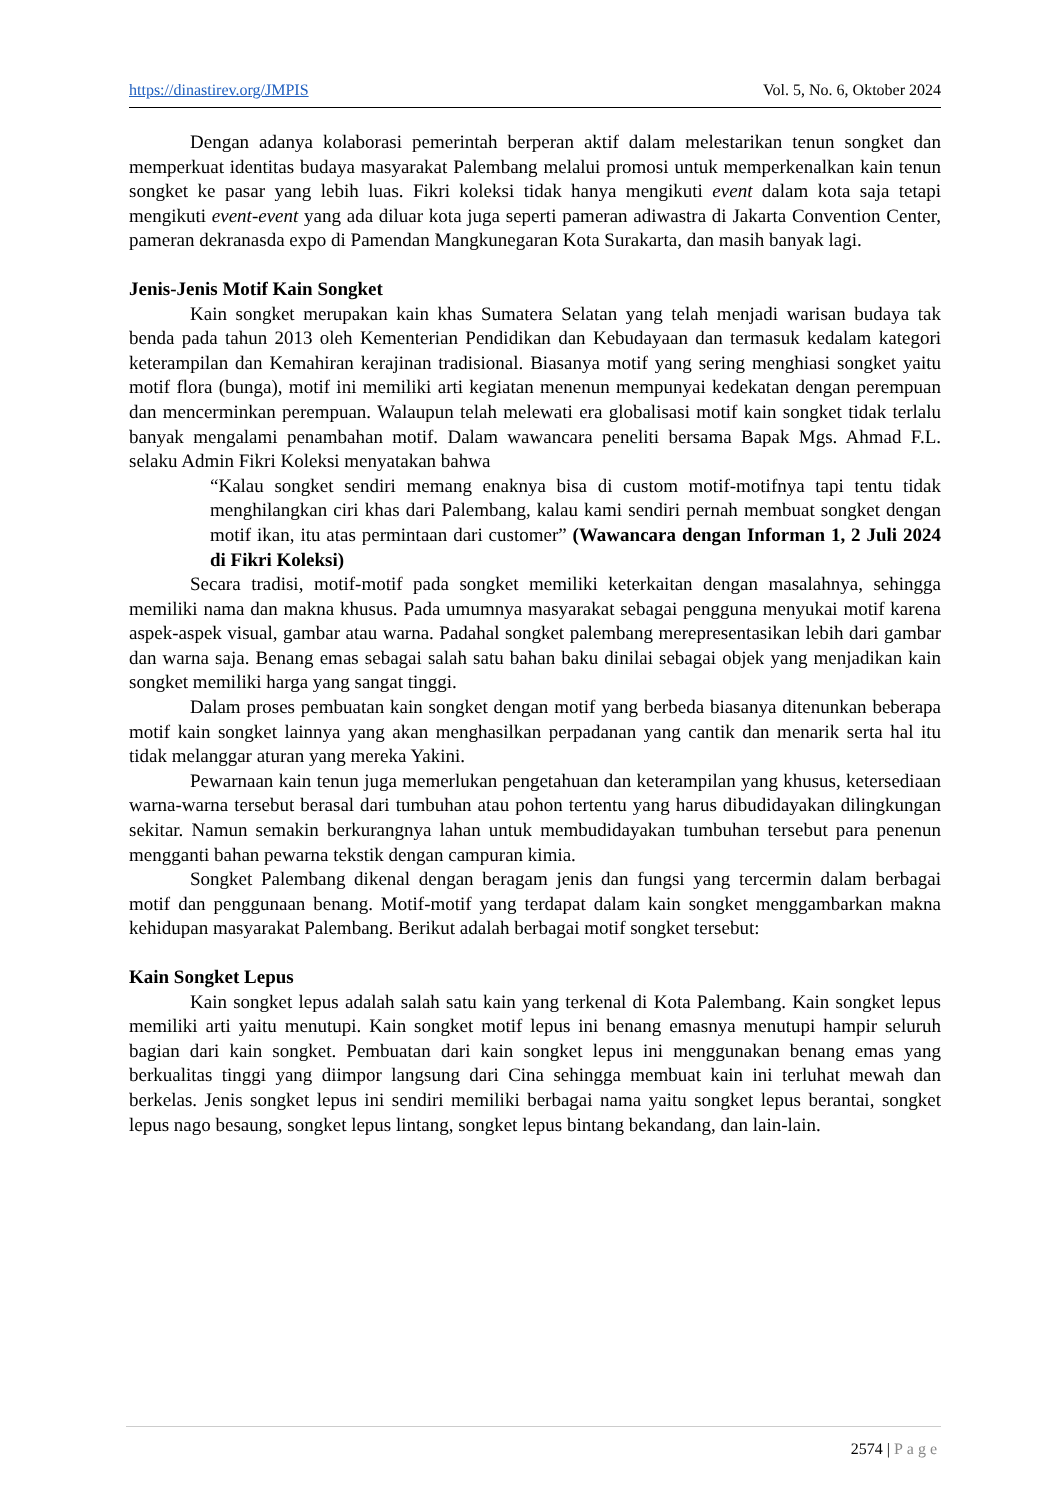https://dinastirev.org/JMPIS Vol. 5, No. 6, Oktober 2024
Dengan adanya kolaborasi pemerintah berperan aktif dalam melestarikan tenun songket dan memperkuat identitas budaya masyarakat Palembang melalui promosi untuk memperkenalkan kain tenun songket ke pasar yang lebih luas. Fikri koleksi tidak hanya mengikuti event dalam kota saja tetapi mengikuti event-event yang ada diluar kota juga seperti pameran adiwastra di Jakarta Convention Center, pameran dekranasda expo di Pamendan Mangkunegaran Kota Surakarta, dan masih banyak lagi.
Jenis-Jenis Motif Kain Songket
Kain songket merupakan kain khas Sumatera Selatan yang telah menjadi warisan budaya tak benda pada tahun 2013 oleh Kementerian Pendidikan dan Kebudayaan dan termasuk kedalam kategori keterampilan dan Kemahiran kerajinan tradisional. Biasanya motif yang sering menghiasi songket yaitu motif flora (bunga), motif ini memiliki arti kegiatan menenun mempunyai kedekatan dengan perempuan dan mencerminkan perempuan. Walaupun telah melewati era globalisasi motif kain songket tidak terlalu banyak mengalami penambahan motif. Dalam wawancara peneliti bersama Bapak Mgs. Ahmad F.L. selaku Admin Fikri Koleksi menyatakan bahwa
“Kalau songket sendiri memang enaknya bisa di custom motif-motifnya tapi tentu tidak menghilangkan ciri khas dari Palembang, kalau kami sendiri pernah membuat songket dengan motif ikan, itu atas permintaan dari customer” (Wawancara dengan Informan 1, 2 Juli 2024 di Fikri Koleksi)
Secara tradisi, motif-motif pada songket memiliki keterkaitan dengan masalahnya, sehingga memiliki nama dan makna khusus. Pada umumnya masyarakat sebagai pengguna menyukai motif karena aspek-aspek visual, gambar atau warna. Padahal songket palembang merepresentasikan lebih dari gambar dan warna saja. Benang emas sebagai salah satu bahan baku dinilai sebagai objek yang menjadikan kain songket memiliki harga yang sangat tinggi.
Dalam proses pembuatan kain songket dengan motif yang berbeda biasanya ditenunkan beberapa motif kain songket lainnya yang akan menghasilkan perpadanan yang cantik dan menarik serta hal itu tidak melanggar aturan yang mereka Yakini.
Pewarnaan kain tenun juga memerlukan pengetahuan dan keterampilan yang khusus, ketersediaan warna-warna tersebut berasal dari tumbuhan atau pohon tertentu yang harus dibudidayakan dilingkungan sekitar. Namun semakin berkurangnya lahan untuk membudidayakan tumbuhan tersebut para penenun mengganti bahan pewarna tekstik dengan campuran kimia.
Songket Palembang dikenal dengan beragam jenis dan fungsi yang tercermin dalam berbagai motif dan penggunaan benang. Motif-motif yang terdapat dalam kain songket menggambarkan makna kehidupan masyarakat Palembang. Berikut adalah berbagai motif songket tersebut:
Kain Songket Lepus
Kain songket lepus adalah salah satu kain yang terkenal di Kota Palembang. Kain songket lepus memiliki arti yaitu menutupi. Kain songket motif lepus ini benang emasnya menutupi hampir seluruh bagian dari kain songket. Pembuatan dari kain songket lepus ini menggunakan benang emas yang berkualitas tinggi yang diimpor langsung dari Cina sehingga membuat kain ini terluhat mewah dan berkelas. Jenis songket lepus ini sendiri memiliki berbagai nama yaitu songket lepus berantai, songket lepus nago besaung, songket lepus lintang, songket lepus bintang bekandang, dan lain-lain.
2574 | Page